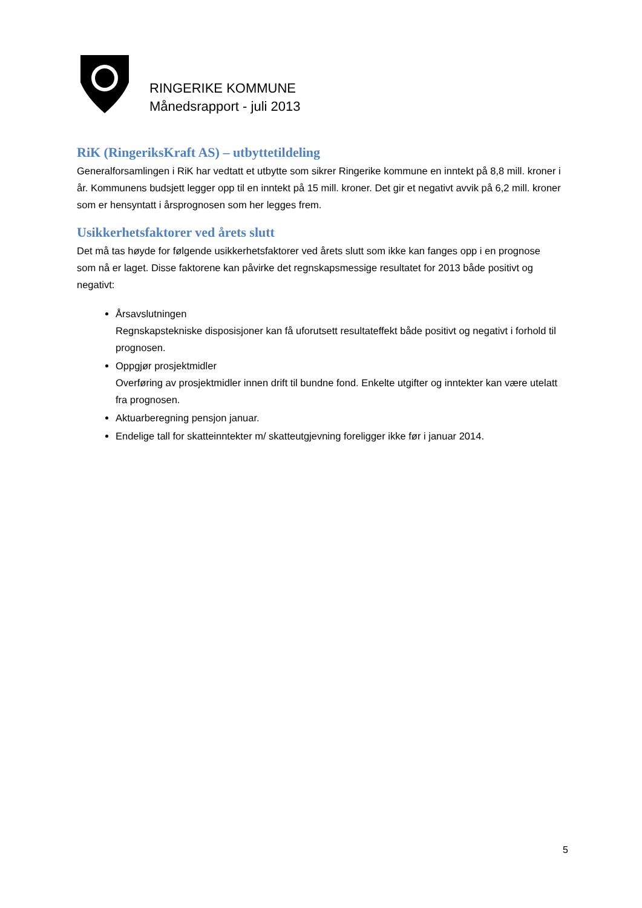RINGERIKE KOMMUNE
Månedsrapport - juli 2013
RiK (RingeriksKraft AS) – utbyttetildeling
Generalforsamlingen i RiK har vedtatt et utbytte som sikrer Ringerike kommune en inntekt på 8,8 mill. kroner i år. Kommunens budsjett legger opp til en inntekt på 15 mill. kroner. Det gir et negativt avvik på 6,2 mill. kroner som er hensyntatt i årsprognosen som her legges frem.
Usikkerhetsfaktorer ved årets slutt
Det må tas høyde for følgende usikkerhetsfaktorer ved årets slutt som ikke kan fanges opp i en prognose som nå er laget. Disse faktorene kan påvirke det regnskapsmessige resultatet for 2013 både positivt og negativt:
Årsavslutningen
Regnskapstekniske disposisjoner kan få uforutsett resultateffekt både positivt og negativt i forhold til prognosen.
Oppgjør prosjektmidler
Overføring av prosjektmidler innen drift til bundne fond. Enkelte utgifter og inntekter kan være utelatt fra prognosen.
Aktuarberegning pensjon januar.
Endelige tall for skatteinntekter m/ skatteutgjevning foreligger ikke før i januar 2014.
5